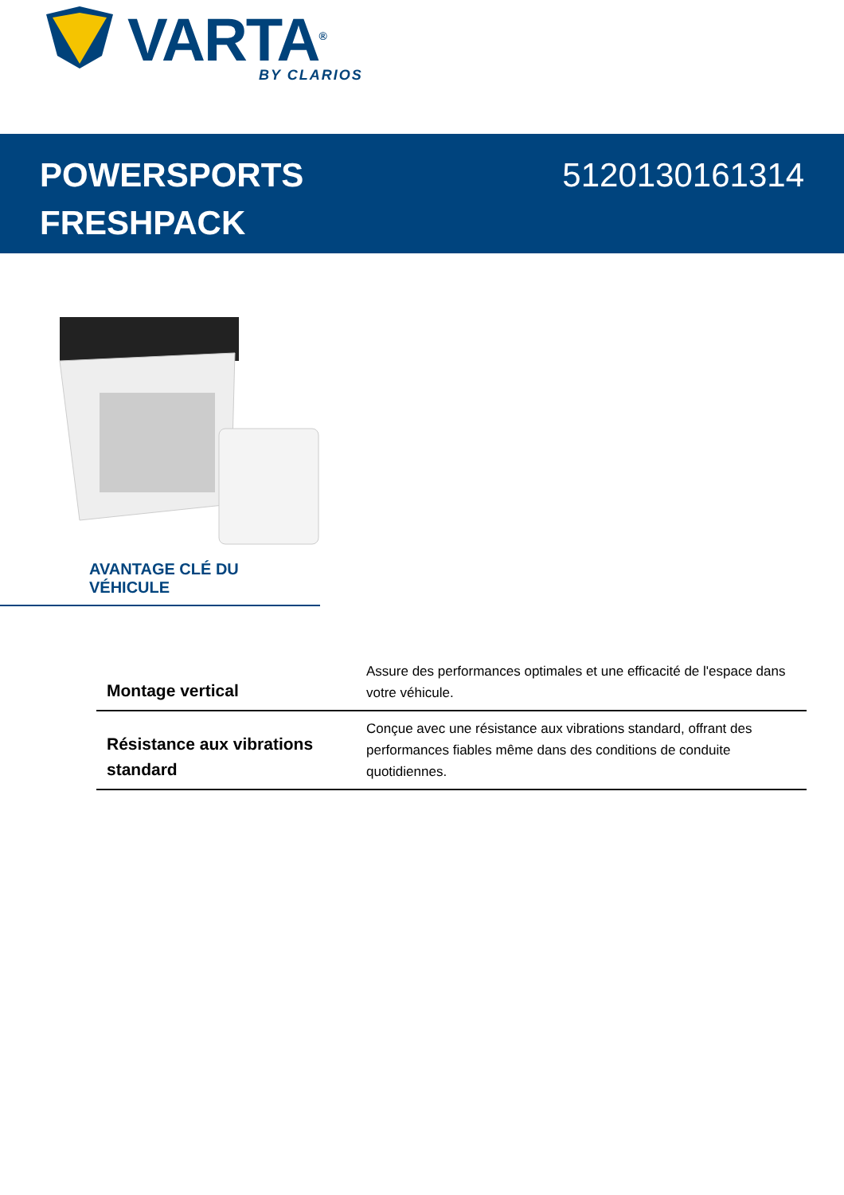VARTA<sup>®</sup> BY CLARIOS
POWERSPORTS
FRESHPACK
5120130161314
AVANTAGE CLÉ DU VÉHICULE
| Montage vertical | Assure des performances optimales et une efficacité de l'espace dans votre véhicule. |
| Résistance aux vibrations standard | Conçue avec une résistance aux vibrations standard, offrant des performances fiables même dans des conditions de conduite quotidiennes. |